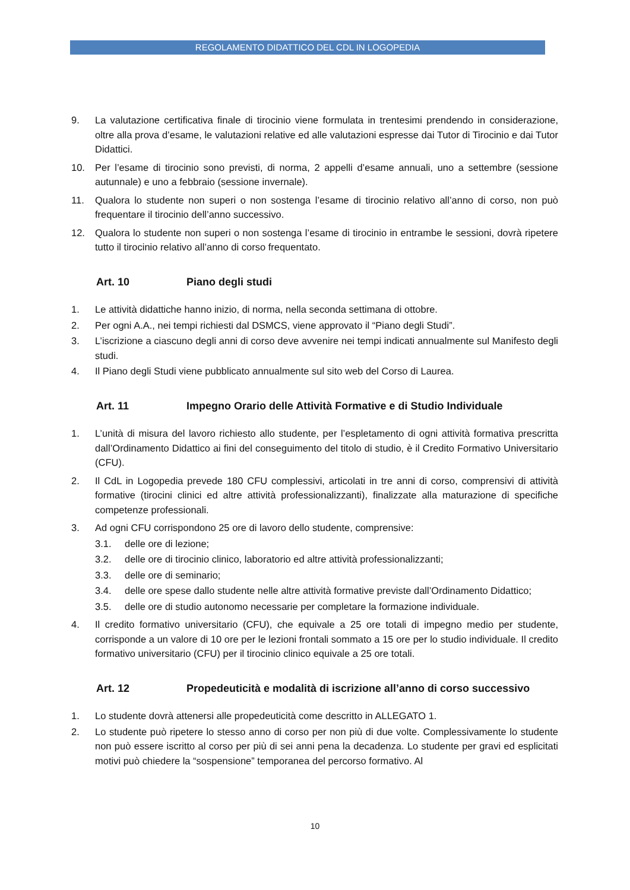REGOLAMENTO DIDATTICO DEL CDL IN LOGOPEDIA
9. La valutazione certificativa finale di tirocinio viene formulata in trentesimi prendendo in considerazione, oltre alla prova d’esame, le valutazioni relative ed alle valutazioni espresse dai Tutor di Tirocinio e dai Tutor Didattici.
10. Per l’esame di tirocinio sono previsti, di norma, 2 appelli d’esame annuali, uno a settembre (sessione autunnale) e uno a febbraio (sessione invernale).
11. Qualora lo studente non superi o non sostenga l’esame di tirocinio relativo all’anno di corso, non può frequentare il tirocinio dell’anno successivo.
12. Qualora lo studente non superi o non sostenga l’esame di tirocinio in entrambe le sessioni, dovrà ripetere tutto il tirocinio relativo all’anno di corso frequentato.
Art. 10 Piano degli studi
1. Le attività didattiche hanno inizio, di norma, nella seconda settimana di ottobre.
2. Per ogni A.A., nei tempi richiesti dal DSMCS, viene approvato il “Piano degli Studi”.
3. L’iscrizione a ciascuno degli anni di corso deve avvenire nei tempi indicati annualmente sul Manifesto degli studi.
4. Il Piano degli Studi viene pubblicato annualmente sul sito web del Corso di Laurea.
Art. 11 Impegno Orario delle Attività Formative e di Studio Individuale
1. L’unità di misura del lavoro richiesto allo studente, per l’espletamento di ogni attività formativa prescritta dall’Ordinamento Didattico ai fini del conseguimento del titolo di studio, è il Credito Formativo Universitario (CFU).
2. Il CdL in Logopedia prevede 180 CFU complessivi, articolati in tre anni di corso, comprensivi di attività formative (tirocini clinici ed altre attività professionalizzanti), finalizzate alla maturazione di specifiche competenze professionali.
3. Ad ogni CFU corrispondono 25 ore di lavoro dello studente, comprensive:
3.1. delle ore di lezione;
3.2. delle ore di tirocinio clinico, laboratorio ed altre attività professionalizzanti;
3.3. delle ore di seminario;
3.4. delle ore spese dallo studente nelle altre attività formative previste dall’Ordinamento Didattico;
3.5. delle ore di studio autonomo necessarie per completare la formazione individuale.
4. Il credito formativo universitario (CFU), che equivale a 25 ore totali di impegno medio per studente, corrisponde a un valore di 10 ore per le lezioni frontali sommato a 15 ore per lo studio individuale. Il credito formativo universitario (CFU) per il tirocinio clinico equivale a 25 ore totali.
Art. 12 Propedeuticità e modalità di iscrizione all’anno di corso successivo
1. Lo studente dovrà attenersi alle propedeuticità come descritto in ALLEGATO 1.
2. Lo studente può ripetere lo stesso anno di corso per non più di due volte. Complessivamente lo studente non può essere iscritto al corso per più di sei anni pena la decadenza. Lo studente per gravi ed esplicitati motivi può chiedere la “sospensione” temporanea del percorso formativo. Al
10